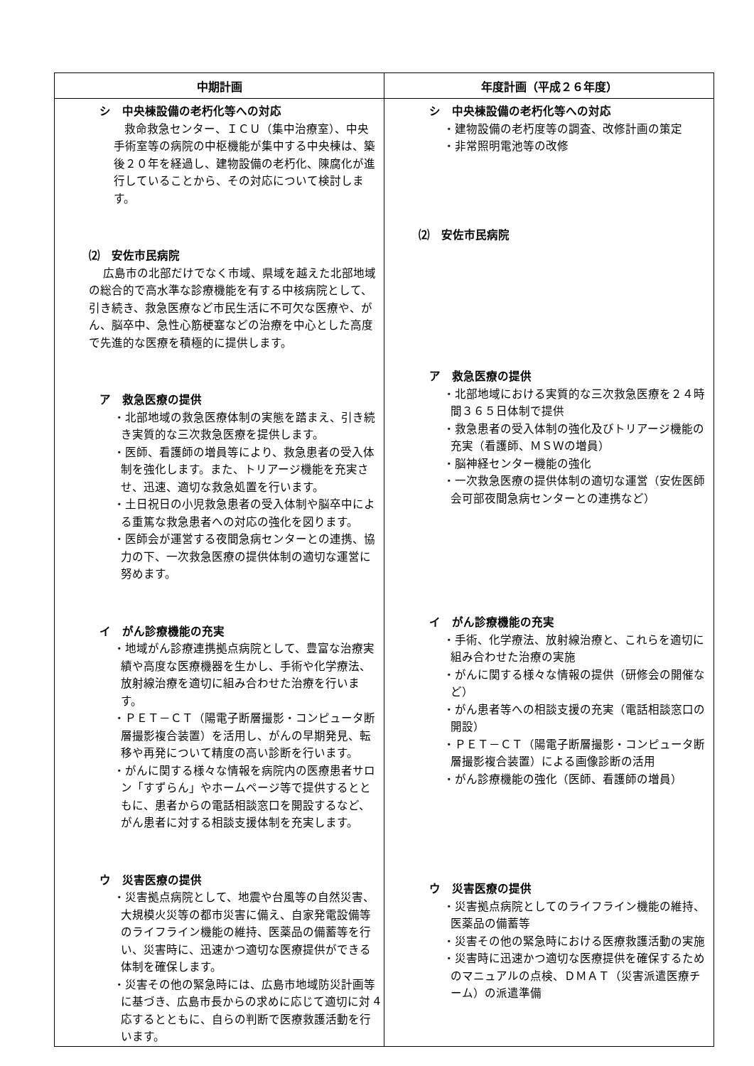| 中期計画 | 年度計画（平成２６年度） |
| --- | --- |
| シ 中央棟設備の老朽化等への対応 救命救急センター、ＩＣＵ（集中治療室）、中央手術室等の病院の中枢機能が集中する中央棟は、築後２０年を経過し、建物設備の老朽化、陳腐化が進行していることから、その対応について検討します。 ⑵ 安佐市民病院 広島市の北部だけでなく市域、県域を越えた北部地域の総合的で高水準な診療機能を有する中核病院として、引き続き、救急医療など市民生活に不可欠な医療や、がん、脳卒中、急性心筋梗塞などの治療を中心とした高度で先進的な医療を積極的に提供します。 ア 救急医療の提供 ・北部地域の救急医療体制の実態を踏まえ、引き続き実質的な三次救急医療を提供します。 ・医師、看護師の増員等により、救急患者の受入体制を強化します。また、トリアージ機能を充実させ、迅速、適切な救急処置を行います。 ・土日祝日の小児救急患者の受入体制や脳卒中による重篤な救急患者への対応の強化を図ります。 ・医師会が運営する夜間急病センターとの連携、協力の下、一次救急医療の提供体制の適切な運営に努めます。 イ がん診療機能の充実 ・地域がん診療連携拠点病院として、豊富な治療実績や高度な医療機器を生かし、手術や化学療法、放射線治療を適切に組み合わせた治療を行います。 ・ＰＥＴ－ＣＴ（陽電子断層撮影・コンピュータ断層撮影複合装置）を活用し、がんの早期発見、転移や再発について精度の高い診断を行います。 ・がんに関する様々な情報を病院内の医療患者サロン「すずらん」やホームページ等で提供するとともに、患者からの電話相談窓口を開設するなど、がん患者に対する相談支援体制を充実します。 ウ 災害医療の提供 ・災害拠点病院として、地震や台風等の自然災害、大規模火災等の都市災害に備え、自家発電設備等のライフライン機能の維持、医薬品の備蓄等を行い、災害時に、迅速かつ適切な医療提供ができる体制を確保します。 ・災害その他の緊急時には、広島市地域防災計画等に基づき、広島市長からの求めに応じて適切に対応するとともに、自らの判断で医療救護活動を行います。 | シ 中央棟設備の老朽化等への対応 ・建物設備の老朽度等の調査、改修計画の策定 ・非常照明電池等の改修 ⑵ 安佐市民病院 ア 救急医療の提供 ・北部地域における実質的な三次救急医療を２４時間３６５日体制で提供 ・救急患者の受入体制の強化及びトリアージ機能の充実（看護師、ＭＳＷの増員） ・脳神経センター機能の強化 ・一次救急医療の提供体制の適切な運営（安佐医師会可部夜間急病センターとの連携など） イ がん診療機能の充実 ・手術、化学療法、放射線治療と、これらを適切に組み合わせた治療の実施 ・がんに関する様々な情報の提供（研修会の開催など） ・がん患者等への相談支援の充実（電話相談窓口の開設） ・ＰＥＴ－ＣＴ（陽電子断層撮影・コンピュータ断層撮影複合装置）による画像診断の活用 ・がん診療機能の強化（医師、看護師の増員） ウ 災害医療の提供 ・災害拠点病院としてのライフライン機能の維持、医薬品の備蓄等 ・災害その他の緊急時における医療救護活動の実施 ・災害時に迅速かつ適切な医療提供を確保するためのマニュアルの点検、ＤＭＡＴ（災害派遣医療チーム）の派遣準備 |
4